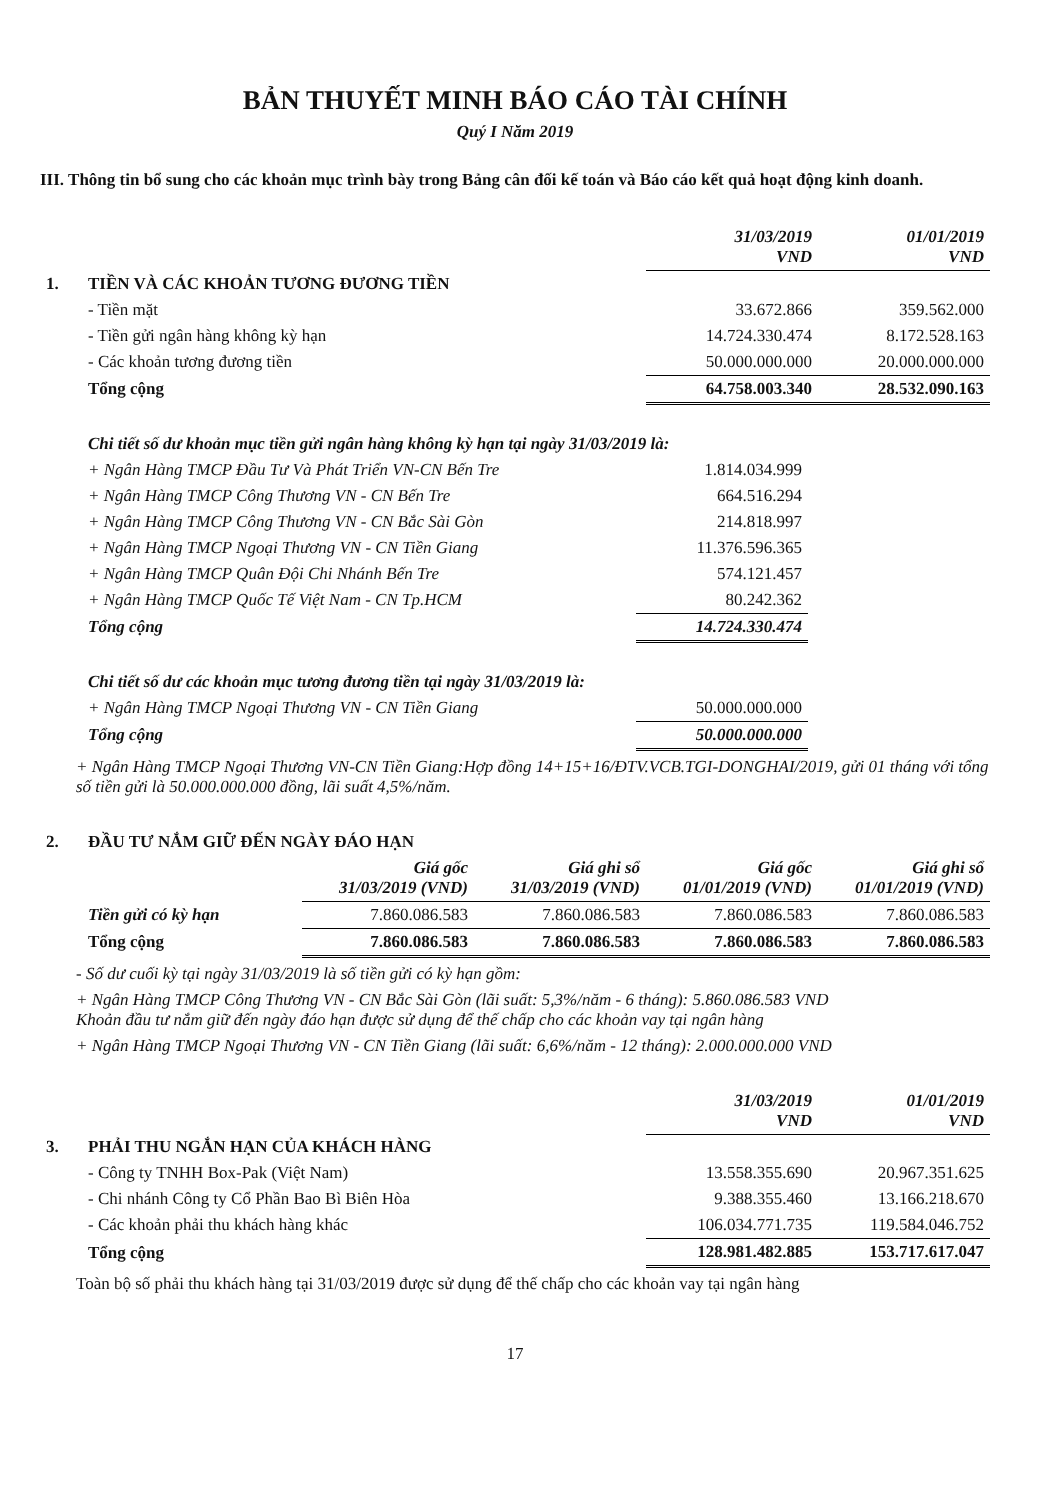BẢN THUYẾT MINH BÁO CÁO TÀI CHÍNH
Quý I Năm 2019
III. Thông tin bổ sung cho các khoản mục trình bày trong Bảng cân đối kế toán và Báo cáo kết quả hoạt động kinh doanh.
| | | 31/03/2019 VND | 01/01/2019 VND |
| 1. | TIỀN VÀ CÁC KHOẢN TƯƠNG ĐƯƠNG TIỀN | | |
| | - Tiền mặt | 33.672.866 | 359.562.000 |
| | - Tiền gửi ngân hàng không kỳ hạn | 14.724.330.474 | 8.172.528.163 |
| | - Các khoản tương đương tiền | 50.000.000.000 | 20.000.000.000 |
| | Tổng cộng | 64.758.003.340 | 28.532.090.163 |
| | Chi tiết số dư khoản mục tiền gửi ngân hàng không kỳ hạn tại ngày 31/03/2019 là: | | |
| | + Ngân Hàng TMCP Đầu Tư Và Phát Triển VN-CN Bến Tre | 1.814.034.999 | |
| | + Ngân Hàng TMCP Công Thương VN - CN Bến Tre | 664.516.294 | |
| | + Ngân Hàng TMCP Công Thương VN - CN Bắc Sài Gòn | 214.818.997 | |
| | + Ngân Hàng TMCP Ngoại Thương VN - CN Tiền Giang | 11.376.596.365 | |
| | + Ngân Hàng TMCP Quân Đội Chi Nhánh Bến Tre | 574.121.457 | |
| | + Ngân Hàng TMCP Quốc Tế Việt Nam - CN Tp.HCM | 80.242.362 | |
| | Tổng cộng | 14.724.330.474 | |
| | Chi tiết số dư các khoản mục tương đương tiền tại ngày 31/03/2019 là: | | |
| | + Ngân Hàng TMCP Ngoại Thương VN - CN Tiền Giang | 50.000.000.000 | |
| | Tổng cộng | 50.000.000.000 | |
+ Ngân Hàng TMCP Ngoại Thương VN-CN Tiền Giang:Hợp đồng 14+15+16/ĐTV.VCB.TGI-DONGHAI/2019, gửi 01 tháng với tổng số tiền gửi là 50.000.000.000 đồng, lãi suất 4,5%/năm.
| 2. | ĐẦU TƯ NẮM GIỮ ĐẾN NGÀY ĐÁO HẠN | | | | |
| | | Giá gốc 31/03/2019 (VND) | Giá ghi sổ 31/03/2019 (VND) | Giá gốc 01/01/2019 (VND) | Giá ghi sổ 01/01/2019 (VND) |
| | Tiền gửi có kỳ hạn | 7.860.086.583 | 7.860.086.583 | 7.860.086.583 | 7.860.086.583 |
| | Tổng cộng | 7.860.086.583 | 7.860.086.583 | 7.860.086.583 | 7.860.086.583 |
- Số dư cuối kỳ tại ngày 31/03/2019 là số tiền gửi có kỳ hạn gồm:
+ Ngân Hàng TMCP Công Thương VN - CN Bắc Sài Gòn (lãi suất: 5,3%/năm - 6 tháng): 5.860.086.583 VND
Khoản đầu tư nắm giữ đến ngày đáo hạn được sử dụng để thế chấp cho các khoản vay tại ngân hàng
+ Ngân Hàng TMCP Ngoại Thương VN - CN Tiền Giang (lãi suất: 6,6%/năm - 12 tháng): 2.000.000.000 VND
| | | 31/03/2019 VND | 01/01/2019 VND |
| 3. | PHẢI THU NGẮN HẠN CỦA KHÁCH HÀNG | | |
| | - Công ty TNHH Box-Pak (Việt Nam) | 13.558.355.690 | 20.967.351.625 |
| | - Chi nhánh Công ty Cổ Phần Bao Bì Biên Hòa | 9.388.355.460 | 13.166.218.670 |
| | - Các khoản phải thu khách hàng khác | 106.034.771.735 | 119.584.046.752 |
| | Tổng cộng | 128.981.482.885 | 153.717.617.047 |
Toàn bộ số phải thu khách hàng tại 31/03/2019 được sử dụng để thế chấp cho các khoản vay tại ngân hàng
17